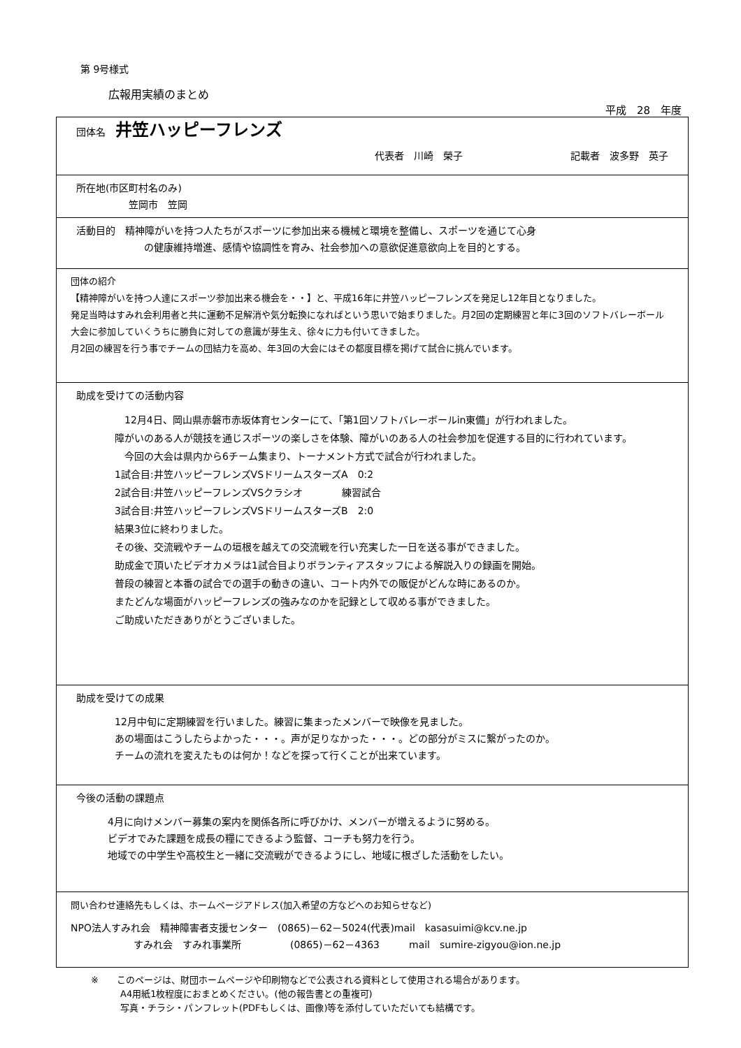第 9号様式
広報用実績のまとめ
平成　28　年度
| 団体名 井笠ハッピーフレンズ 代表者 川崎 榮子 記載者 波多野 英子 |
| 所在地(市区町村名のみ) 笠岡市 笠岡 |
| 活動目的 精神障がいを持つ人たちがスポーツに参加出来る機械と環境を整備し、スポーツを通じて心身 の健康維持増進、感情や協調性を育み、社会参加への意欲促進意欲向上を目的とする。 |
| 団体の紹介 【精神障がいを持つ人達にスポーツ参加出来る機会を・・】と、平成16年に井笠ハッピーフレンズを発足し12年目となりました。 発足当時はすみれ会利用者と共に運動不足解消や気分転換になればという思いで始まりました。月2回の定期練習と年に3回のソフトバレーボール大会に参加していくうちに勝負に対しての意識が芽生え、徐々に力も付いてきました。 月2回の練習を行う事でチームの団結力を高め、年3回の大会にはその都度目標を掲げて試合に挑んでいます。 |
| 助成を受けての活動内容 12月4日、岡山県赤磐市赤坂体育センターにて、「第1回ソフトバレーボールin東備」が行われました。 障がいのある人が競技を通じスポーツの楽しさを体験、障がいのある人の社会参加を促進する目的に行われています。 今回の大会は県内から6チーム集まり、トーナメント方式で試合が行われました。 1試合目:井笠ハッピーフレンズVSドリームスターズA 0:2 2試合目:井笠ハッピーフレンズVSクラシオ 練習試合 3試合目:井笠ハッピーフレンズVSドリームスターズB 2:0 結果3位に終わりました。 その後、交流戦やチームの垣根を越えての交流戦を行い充実した一日を送る事ができました。 助成金で頂いたビデオカメラは1試合目よりボランティアスタッフによる解説入りの録画を開始。 普段の練習と本番の試合での選手の動きの違い、コート内外での販促がどんな時にあるのか。 またどんな場面がハッピーフレンズの強みなのかを記録として収める事ができました。 ご助成いただきありがとうございました。 |
| 助成を受けての成果 12月中旬に定期練習を行いました。練習に集まったメンバーで映像を見ました。 あの場面はこうしたらよかった・・・。声が足りなかった・・・。どの部分がミスに繋がったのか。 チームの流れを変えたものは何か！などを探って行くことが出来ています。 |
| 今後の活動の課題点 4月に向けメンバー募集の案内を関係各所に呼びかけ、メンバーが増えるように努める。 ビデオでみた課題を成長の糧にできるよう監督、コーチも努力を行う。 地域での中学生や高校生と一緒に交流戦ができるようにし、地域に根ざした活動をしたい。 |
| 問い合わせ連絡先もしくは、ホームページアドレス(加入希望の方などへのお知らせなど) NPO法人すみれ会 精神障害者支援センター (0865)－62－5024(代表)mail kasasuimi@kcv.ne.jp すみれ会 すみれ事業所 (0865)－62－4363 mail sumire-zigyou@ion.ne.jp |
※　　このページは、財団ホームページや印刷物などで公表される資料として使用される場合があります。
A4用紙1枚程度におまとめください。(他の報告書との重複可)
写真・チラシ・パンフレット(PDFもしくは、画像)等を添付していただいても結構です。